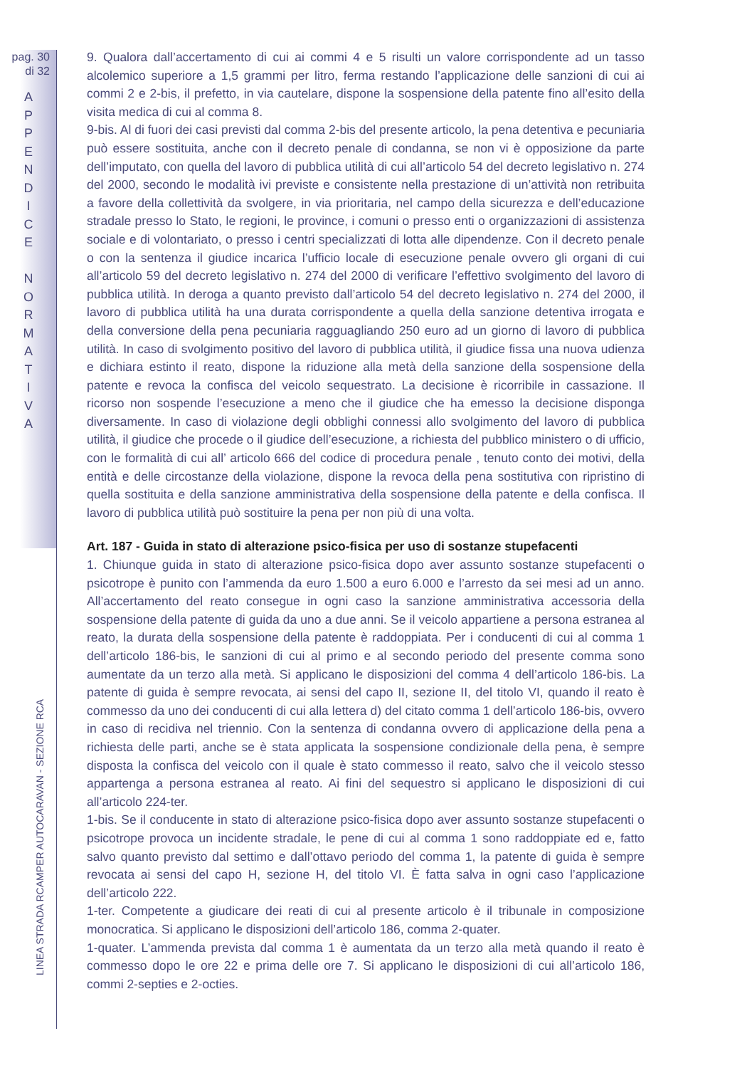pag. 30
di 32
A
P
P
E
N
D
I
C
E
N
O
R
M
A
T
I
V
A
LINEA STRADA RCAMPER AUTOCARAVAN - SEZIONE RCA
9. Qualora dall’accertamento di cui ai commi 4 e 5 risulti un valore corrispondente ad un tasso alcolemico superiore a 1,5 grammi per litro, ferma restando l’applicazione delle sanzioni di cui ai commi 2 e 2-bis, il prefetto, in via cautelare, dispone la sospensione della patente fino all’esito della visita medica di cui al comma 8.
9-bis. Al di fuori dei casi previsti dal comma 2-bis del presente articolo, la pena detentiva e pecuniaria può essere sostituita, anche con il decreto penale di condanna, se non vi è opposizione da parte dell’imputato, con quella del lavoro di pubblica utilità di cui all’articolo 54 del decreto legislativo n. 274 del 2000, secondo le modalità ivi previste e consistente nella prestazione di un’attività non retribuita a favore della collettività da svolgere, in via prioritaria, nel campo della sicurezza e dell’educazione stradale presso lo Stato, le regioni, le province, i comuni o presso enti o organizzazioni di assistenza sociale e di volontariato, o presso i centri specializzati di lotta alle dipendenze. Con il decreto penale o con la sentenza il giudice incarica l’ufficio locale di esecuzione penale ovvero gli organi di cui all’articolo 59 del decreto legislativo n. 274 del 2000 di verificare l’effettivo svolgimento del lavoro di pubblica utilità. In deroga a quanto previsto dall’articolo 54 del decreto legislativo n. 274 del 2000, il lavoro di pubblica utilità ha una durata corrispondente a quella della sanzione detentiva irrogata e della conversione della pena pecuniaria ragguagliando 250 euro ad un giorno di lavoro di pubblica utilità. In caso di svolgimento positivo del lavoro di pubblica utilità, il giudice fissa una nuova udienza e dichiara estinto il reato, dispone la riduzione alla metà della sanzione della sospensione della patente e revoca la confisca del veicolo sequestrato. La decisione è ricorribile in cassazione. Il ricorso non sospende l’esecuzione a meno che il giudice che ha emesso la decisione disponga diversamente. In caso di violazione degli obblighi connessi allo svolgimento del lavoro di pubblica utilità, il giudice che procede o il giudice dell’esecuzione, a richiesta del pubblico ministero o di ufficio, con le formalità di cui all’ articolo 666 del codice di procedura penale , tenuto conto dei motivi, della entità e delle circostanze della violazione, dispone la revoca della pena sostitutiva con ripristino di quella sostituita e della sanzione amministrativa della sospensione della patente e della confisca. Il lavoro di pubblica utilità può sostituire la pena per non più di una volta.
Art. 187 - Guida in stato di alterazione psico-fisica per uso di sostanze stupefacenti
1. Chiunque guida in stato di alterazione psico-fisica dopo aver assunto sostanze stupefacenti o psicotrope è punito con l’ammenda da euro 1.500 a euro 6.000 e l’arresto da sei mesi ad un anno. All’accertamento del reato consegue in ogni caso la sanzione amministrativa accessoria della sospensione della patente di guida da uno a due anni. Se il veicolo appartiene a persona estranea al reato, la durata della sospensione della patente è raddoppiata. Per i conducenti di cui al comma 1 dell’articolo 186-bis, le sanzioni di cui al primo e al secondo periodo del presente comma sono aumentate da un terzo alla metà. Si applicano le disposizioni del comma 4 dell’articolo 186-bis. La patente di guida è sempre revocata, ai sensi del capo II, sezione II, del titolo VI, quando il reato è commesso da uno dei conducenti di cui alla lettera d) del citato comma 1 dell’articolo 186-bis, ovvero in caso di recidiva nel triennio. Con la sentenza di condanna ovvero di applicazione della pena a richiesta delle parti, anche se è stata applicata la sospensione condizionale della pena, è sempre disposta la confisca del veicolo con il quale è stato commesso il reato, salvo che il veicolo stesso appartenga a persona estranea al reato. Ai fini del sequestro si applicano le disposizioni di cui all’articolo 224-ter.
1-bis. Se il conducente in stato di alterazione psico-fisica dopo aver assunto sostanze stupefacenti o psicotrope provoca un incidente stradale, le pene di cui al comma 1 sono raddoppiate ed e, fatto salvo quanto previsto dal settimo e dall’ottavo periodo del comma 1, la patente di guida è sempre revocata ai sensi del capo H, sezione H, del titolo VI. È fatta salva in ogni caso l’applicazione dell’articolo 222.
1-ter. Competente a giudicare dei reati di cui al presente articolo è il tribunale in composizione monocratica. Si applicano le disposizioni dell’articolo 186, comma 2-quater.
1-quater. L’ammenda prevista dal comma 1 è aumentata da un terzo alla metà quando il reato è commesso dopo le ore 22 e prima delle ore 7. Si applicano le disposizioni di cui all’articolo 186, commi 2-septies e 2-octies.